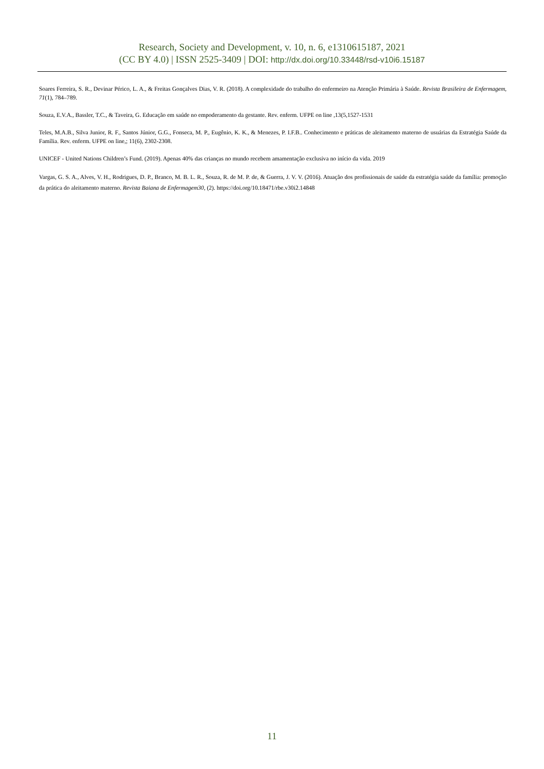Research, Society and Development, v. 10, n. 6, e1310615187, 2021
(CC BY 4.0) | ISSN 2525-3409 | DOI: http://dx.doi.org/10.33448/rsd-v10i6.15187
Soares Ferreira, S. R., Devinar Périco, L. A., & Freitas Gonçalves Dias, V. R. (2018). A complexidade do trabalho do enfermeiro na Atenção Primária à Saúde. Revista Brasileira de Enfermagem, 71(1), 784–789.
Souza, E.V.A., Bassler, T.C., & Taveira, G. Educação em saúde no empoderamento da gestante. Rev. enferm. UFPE on line ,13(5,1527-1531
Teles, M.A.B., Silva Junior, R. F., Santos Júnior, G.G., Fonseca, M. P., Eugênio, K. K., & Menezes, P. I.F.B.. Conhecimento e práticas de aleitamento materno de usuárias da Estratégia Saúde da Família. Rev. enferm. UFPE on line,; 11(6), 2302-2308.
UNICEF - United Nations Children’s Fund. (2019). Apenas 40% das crianças no mundo recebem amamentação exclusiva no início da vida. 2019
Vargas, G. S. A., Alves, V. H., Rodrigues, D. P., Branco, M. B. L. R., Souza, R. de M. P. de, & Guerra, J. V. V. (2016). Atuação dos profissionais de saúde da estratégia saúde da família: promoção da prática do aleitamento materno. Revista Baiana de Enfermagem30, (2). https://doi.org/10.18471/rbe.v30i2.14848
11